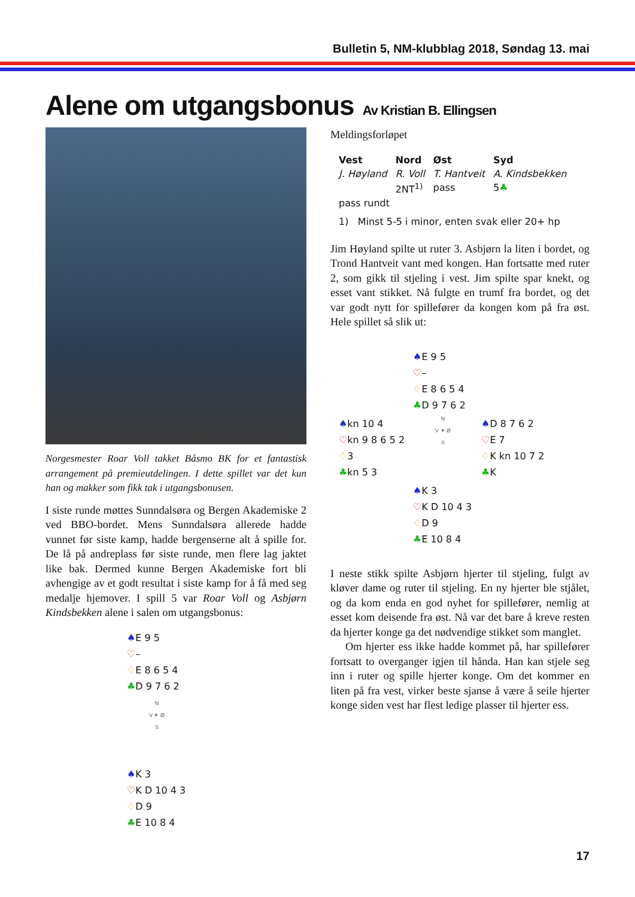Bulletin 5, NM-klubblag 2018, Søndag 13. mai
Alene om utgangsbonus Av Kristian B. Ellingsen
Norgesmester Roar Voll takket Båsmo BK for et fantastisk arrangement på premieutdelingen. I dette spillet var det kun han og makker som fikk tak i utgangsbonusen.
I siste runde møttes Sunndalsøra og Bergen Akademiske 2 ved BBO-bordet. Mens Sunndalsøra allerede hadde vunnet før siste kamp, hadde bergenserne alt å spille for. De lå på andreplass før siste runde, men flere lag jaktet like bak. Dermed kunne Bergen Akademiske fort bli avhengige av et godt resultat i siste kamp for å få med seg medalje hjemover. I spill 5 var Roar Voll og Asbjørn Kindsbekken alene i salen om utgangsbonus:
♠E 9 5
♡–
♢E 8 6 5 4
♣D 9 7 6 2
N
V ✦ Ø
S
♠K 3
♡K D 10 4 3
♢D 9
♣E 10 8 4
Meldingsforløpet
| Vest | Nord | Øst | Syd |
| --- | --- | --- | --- |
| J. Høyland | R. Voll | T. Hantveit | A. Kindsbekken |
| | 2NT<sup>1)</sup> | pass | 5 ♣ |
| pass rundt | | | |
| 1) Minst 5-5 i minor, enten svak eller 20+ hp | | | |
Jim Høyland spilte ut ruter 3. Asbjørn la liten i bordet, og Trond Hantveit vant med kongen. Han fortsatte med ruter 2, som gikk til stjeling i vest. Jim spilte spar knekt, og esset vant stikket. Nå fulgte en trumf fra bordet, og det var godt nytt for spillefører da kongen kom på fra øst. Hele spillet så slik ut:
| | ♠ E 9 5 ♡ – ♢ E 8 6 5 4 ♣ D 9 7 6 2 | |
| ♠ kn 10 4 ♡ kn 9 8 6 5 2 ♢ 3 ♣ kn 5 3 | N V ✦ Ø S | ♠ D 8 7 6 2 ♡ E 7 ♢ K kn 10 7 2 ♣ K |
| | ♠ K 3 ♡ K D 10 4 3 ♢ D 9 ♣ E 10 8 4 | |
I neste stikk spilte Asbjørn hjerter til stjeling, fulgt av kløver dame og ruter til stjeling. En ny hjerter ble stjålet, og da kom enda en god nyhet for spillefører, nemlig at esset kom deisende fra øst. Nå var det bare å kreve resten da hjerter konge ga det nødvendige stikket som manglet.
Om hjerter ess ikke hadde kommet på, har spillefører fortsatt to overganger igjen til hånda. Han kan stjele seg inn i ruter og spille hjerter konge. Om det kommer en liten på fra vest, virker beste sjanse å være å seile hjerter konge siden vest har flest ledige plasser til hjerter ess.
17